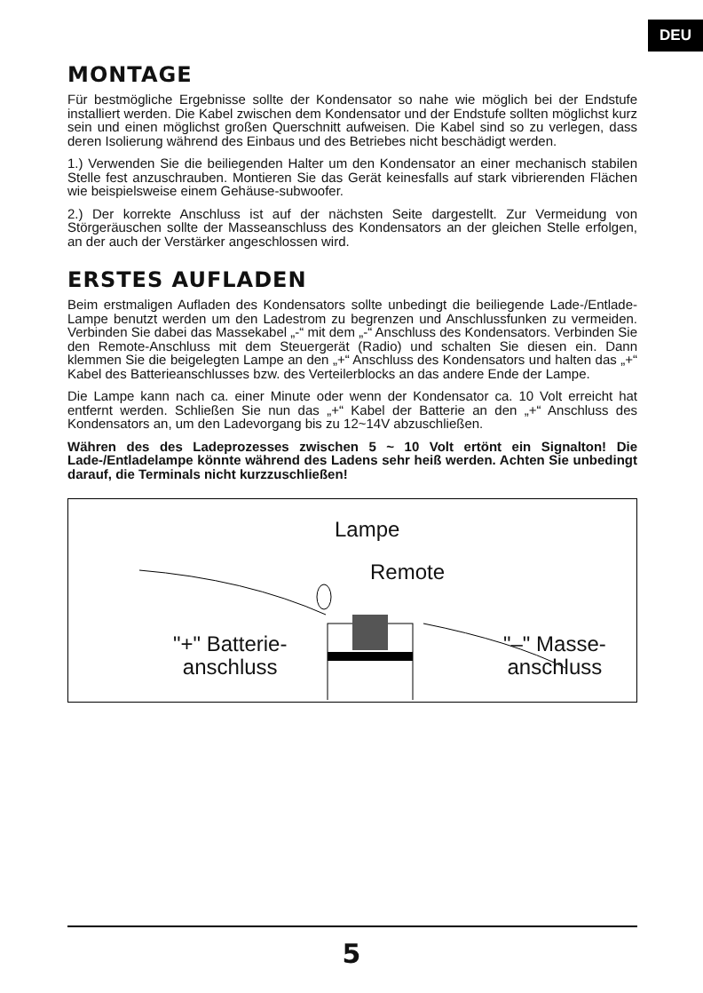DEU
MONTAGE
Für bestmögliche Ergebnisse sollte der Kondensator so nahe wie möglich bei der Endstufe installiert werden. Die Kabel zwischen dem Kondensator und der Endstufe sollten möglichst kurz sein und einen möglichst großen Querschnitt aufweisen. Die Kabel sind so zu verlegen, dass deren Isolierung während des Einbaus und des Betriebes nicht beschädigt werden.
1.) Verwenden Sie die beiliegenden Halter um den Kondensator an einer mechanisch stabilen Stelle fest anzuschrauben. Montieren Sie das Gerät keinesfalls auf stark vibrierenden Flächen wie beispielsweise einem Gehäuse-subwoofer.
2.) Der korrekte Anschluss ist auf der nächsten Seite dargestellt. Zur Vermeidung von Störgeräuschen sollte der Masseanschluss des Kondensators an der gleichen Stelle erfolgen, an der auch der Verstärker angeschlossen wird.
ERSTES AUFLADEN
Beim erstmaligen Aufladen des Kondensators sollte unbedingt die beiliegende Lade-/Entlade-Lampe benutzt werden um den Ladestrom zu begrenzen und Anschlussfunken zu vermeiden. Verbinden Sie dabei das Massekabel „-“ mit dem „-“ Anschluss des Kondensators. Verbinden Sie den Remote-Anschluss mit dem Steuergerät (Radio) und schalten Sie diesen ein. Dann klemmen Sie die beigelegten Lampe an den „+“ Anschluss des Kondensators und halten das „+“ Kabel des Batterieanschlusses bzw. des Verteilerblocks an das andere Ende der Lampe.
Die Lampe kann nach ca. einer Minute oder wenn der Kondensator ca. 10 Volt erreicht hat entfernt werden. Schließen Sie nun das „+“ Kabel der Batterie an den „+“ Anschluss des Kondensators an, um den Ladevorgang bis zu 12~14V abzuschließen.
Währen des des Ladeprozesses zwischen 5 ~ 10 Volt ertönt ein Signalton! Die Lade-/Entladelampe könnte während des Ladens sehr heiß werden. Achten Sie unbedingt darauf, die Terminals nicht kurzzuschließen!
Lampe
Remote
"+" Batterie-
anschluss
"–" Masse-
anschluss
5